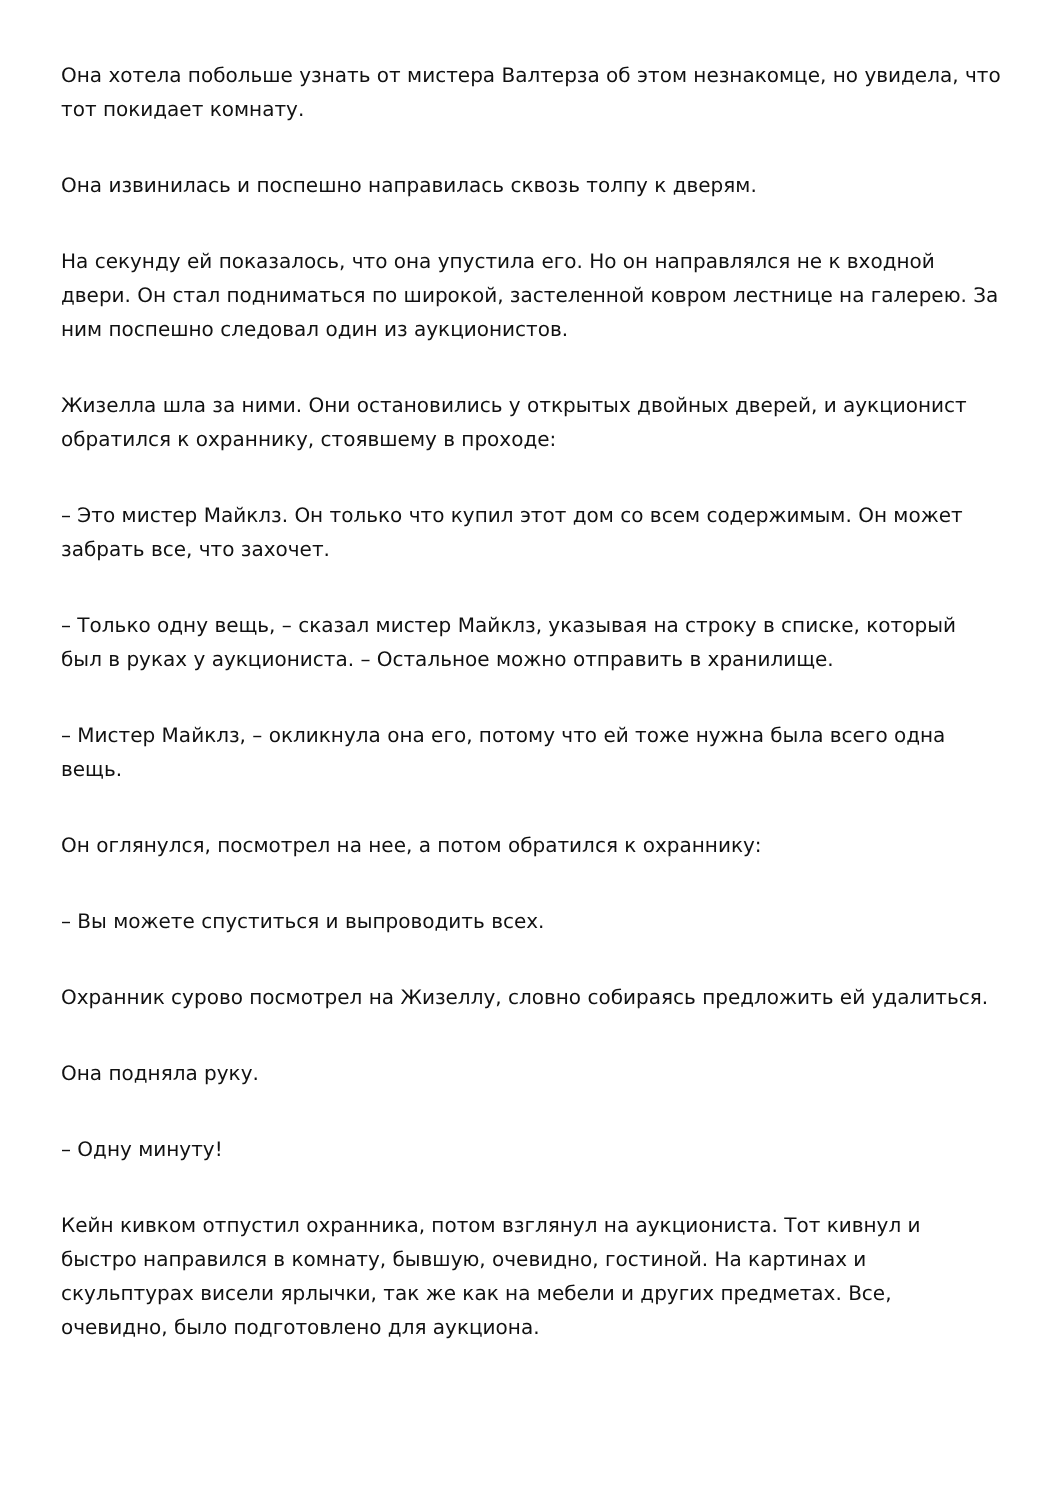Она хотела побольше узнать от мистера Валтерза об этом незнакомце, но увидела, что тот покидает комнату.
Она извинилась и поспешно направилась сквозь толпу к дверям.
На секунду ей показалось, что она упустила его. Но он направлялся не к входной двери. Он стал подниматься по широкой, застеленной ковром лестнице на галерею. За ним поспешно следовал один из аукционистов.
Жизелла шла за ними. Они остановились у открытых двойных дверей, и аукционист обратился к охраннику, стоявшему в проходе:
– Это мистер Майклз. Он только что купил этот дом со всем содержимым. Он может забрать все, что захочет.
– Только одну вещь, – сказал мистер Майклз, указывая на строку в списке, который был в руках у аукциониста. – Остальное можно отправить в хранилище.
– Мистер Майклз, – окликнула она его, потому что ей тоже нужна была всего одна вещь.
Он оглянулся, посмотрел на нее, а потом обратился к охраннику:
– Вы можете спуститься и выпроводить всех.
Охранник сурово посмотрел на Жизеллу, словно собираясь предложить ей удалиться.
Она подняла руку.
– Одну минуту!
Кейн кивком отпустил охранника, потом взглянул на аукциониста. Тот кивнул и быстро направился в комнату, бывшую, очевидно, гостиной. На картинах и скульптурах висели ярлычки, так же как на мебели и других предметах. Все, очевидно, было подготовлено для аукциона.